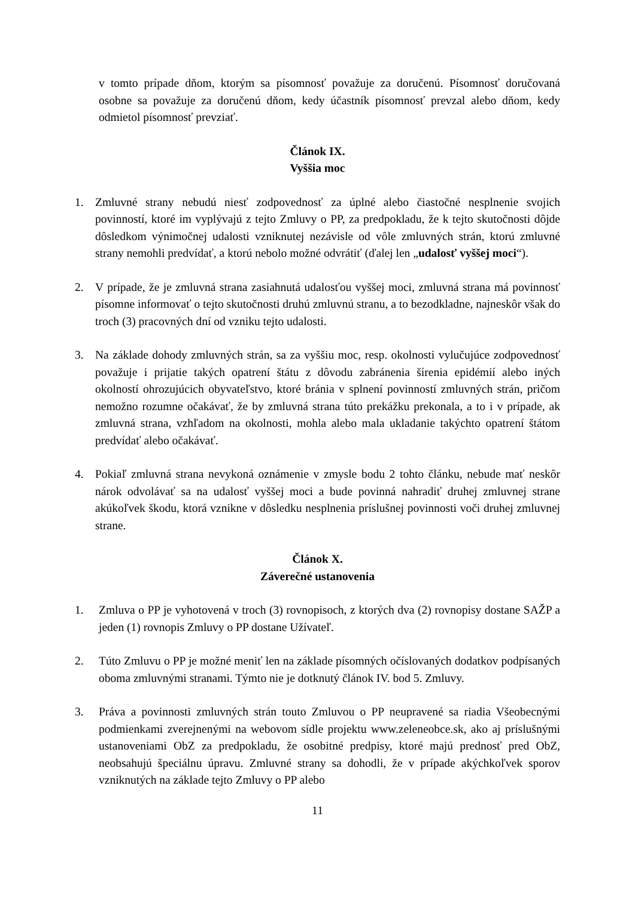v tomto prípade dňom, ktorým sa písomnosť považuje za doručenú. Písomnosť doručovaná osobne sa považuje za doručenú dňom, kedy účastník písomnosť prevzal alebo dňom, kedy odmietol písomnosť prevziať.
Článok IX.
Vyššia moc
1. Zmluvné strany nebudú niesť zodpovednosť za úplné alebo čiastočné nesplnenie svojich povinností, ktoré im vyplývajú z tejto Zmluvy o PP, za predpokladu, že k tejto skutočnosti dôjde dôsledkom výnimočnej udalosti vzniknutej nezávisle od vôle zmluvných strán, ktorú zmluvné strany nemohli predvídať, a ktorú nebolo možné odvrátiť (ďalej len „udalosť vyššej moci“).
2. V prípade, že je zmluvná strana zasiahnutá udalosťou vyššej moci, zmluvná strana má povinnosť písomne informovať o tejto skutočnosti druhú zmluvnú stranu, a to bezodkladne, najneskôr však do troch (3) pracovných dní od vzniku tejto udalosti.
3. Na základe dohody zmluvných strán, sa za vyššiu moc, resp. okolnosti vylučujúce zodpovednosť považuje i prijatie takých opatrení štátu z dôvodu zabránenia šírenia epidémií alebo iných okolností ohrozujúcich obyvateľstvo, ktoré bránia v splnení povinností zmluvných strán, pričom nemožno rozumne očakávať, že by zmluvná strana túto prekážku prekonala, a to i v prípade, ak zmluvná strana, vzhľadom na okolnosti, mohla alebo mala ukladanie takýchto opatrení štátom predvídať alebo očakávať.
4. Pokiaľ zmluvná strana nevykoná oznámenie v zmysle bodu 2 tohto článku, nebude mať neskôr nárok odvolávať sa na udalosť vyššej moci a bude povinná nahradiť druhej zmluvnej strane akúkoľvek škodu, ktorá vznikne v dôsledku nesplnenia príslušnej povinnosti voči druhej zmluvnej strane.
Článok X.
Záverečné ustanovenia
1. Zmluva o PP je vyhotovená v troch (3) rovnopisoch, z ktorých dva (2) rovnopisy dostane SAŽP a jeden (1) rovnopis Zmluvy o PP dostane Užívateľ.
2. Túto Zmluvu o PP je možné meniť len na základe písomných očíslovaných dodatkov podpísaných oboma zmluvnými stranami. Týmto nie je dotknutý článok IV. bod 5. Zmluvy.
3. Práva a povinnosti zmluvných strán touto Zmluvou o PP neupravené sa riadia Všeobecnými podmienkami zverejnenými na webovom sídle projektu www.zeleneobce.sk, ako aj príslušnými ustanoveniami ObZ za predpokladu, že osobitné predpisy, ktoré majú prednosť pred ObZ, neobsahujú špeciálnu úpravu. Zmluvné strany sa dohodli, že v prípade akýchkoľvek sporov vzniknutých na základe tejto Zmluvy o PP alebo
11